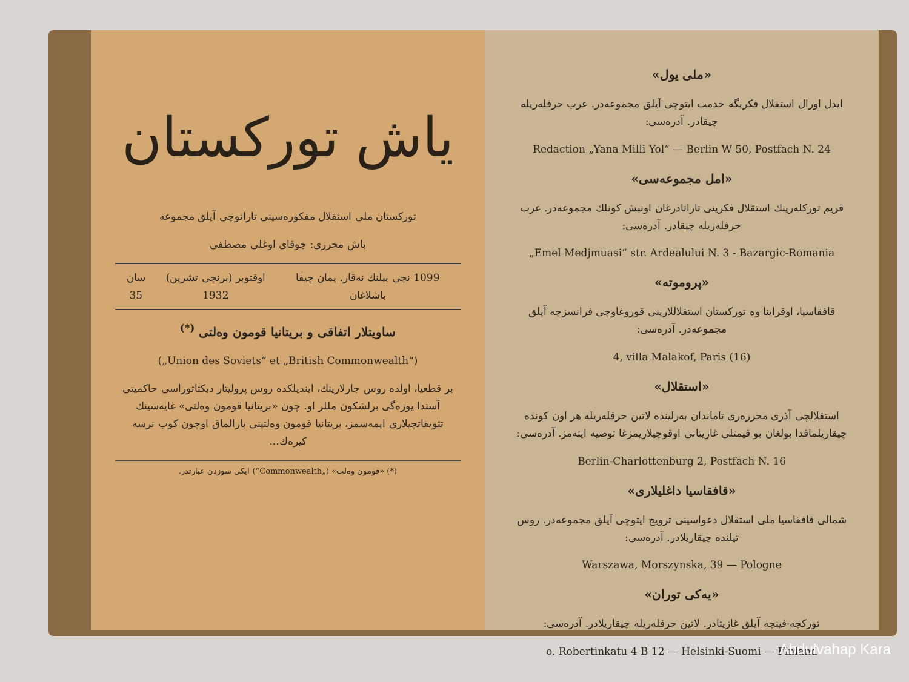ياش توركستان
توركستان ملی استقلال مفكوره‌سينی تاراتوچی آیلق مجموعه
باش محرری: چوقای اوغلی مصطفی
1099 نچی یيلنك نه‌قار. يمان چيقا باشلاغان اوقتوبر (برنچی تشرين) 1932 سان 35
ساويتلار اتفاقی و بريتانيا قومون وه‌لتی <sup>(*)</sup>
(„Union des Soviets“ et „British Commonwealth“)
بر قطعيا، اولده روس جارلارينك، ايندیلكده روس پرولیتار دیكتاتوراسی حاكمیتی آستدا يوزه‌گی برلشكون مللر او. چون «بريتانيا قومون وه‌لتی» غايه‌سينك تثويقاتچيلاری ايمه‌سمز، بريتانيا قومون وه‌لتينی بارالماق اوچون كوب نرسه كيره‌ك...
(*) «قومون وه‌لت» („Commonwealth“) ايكی سوزدن عبارتدر.
«ملی يول»
ايدل اورال استقلال فكريگه خدمت ايتوچی آیلق مجموعه‌در. عرب حرفله‌ريله چيقادر. آدره‌سی:
Redaction „Yana Milli Yol“ — Berlin W 50, Postfach N. 24
«امل مجموعه‌سی»
قريم توركله‌رينك استقلال فكرينی تاراتادرغان اونبش كونلك مجموعه‌در. عرب حرفله‌ريله چيقادر. آدره‌سی:
„Emel Medjmuasi“ str. Ardealului N. 3 - Bazargic-Romania
«پروموته»
قافقاسيا، اوقراينا وه توركستان استقلاللارينی قوروغاوچی فرانسزچه آیلق مجموعه‌در. آدره‌سی:
4, villa Malakof, Paris (16)
«استقلال»
استقلالچی آذری محرره‌ری تاماندان به‌رلينده لاتين حرفله‌ريله هر اون كونده چيقاريلماقدا بولغان بو قيمتلی غازيتانی اوقوچيلاريمزغا توصيه ايته‌مز. آدره‌سی:
Berlin-Charlottenburg 2, Postfach N. 16
«قافقاسيا داغلیلاری»
شمالی قافقاسيا ملی استقلال دعواسينی ترويج ايتوچی آیلق مجموعه‌در. روس تيلنده چيقاريلادر. آدره‌سی:
Warszawa, Morszynska, 39 — Pologne
«يه‌كی توران»
توركچه-فينچه آیلق غازيتادر. لاتين حرفله‌ريله چيقاريلادر. آدره‌سی:
o. Robertinkatu 4 B 12 — Helsinki-Suomi — Finland
Abdulvahap Kara